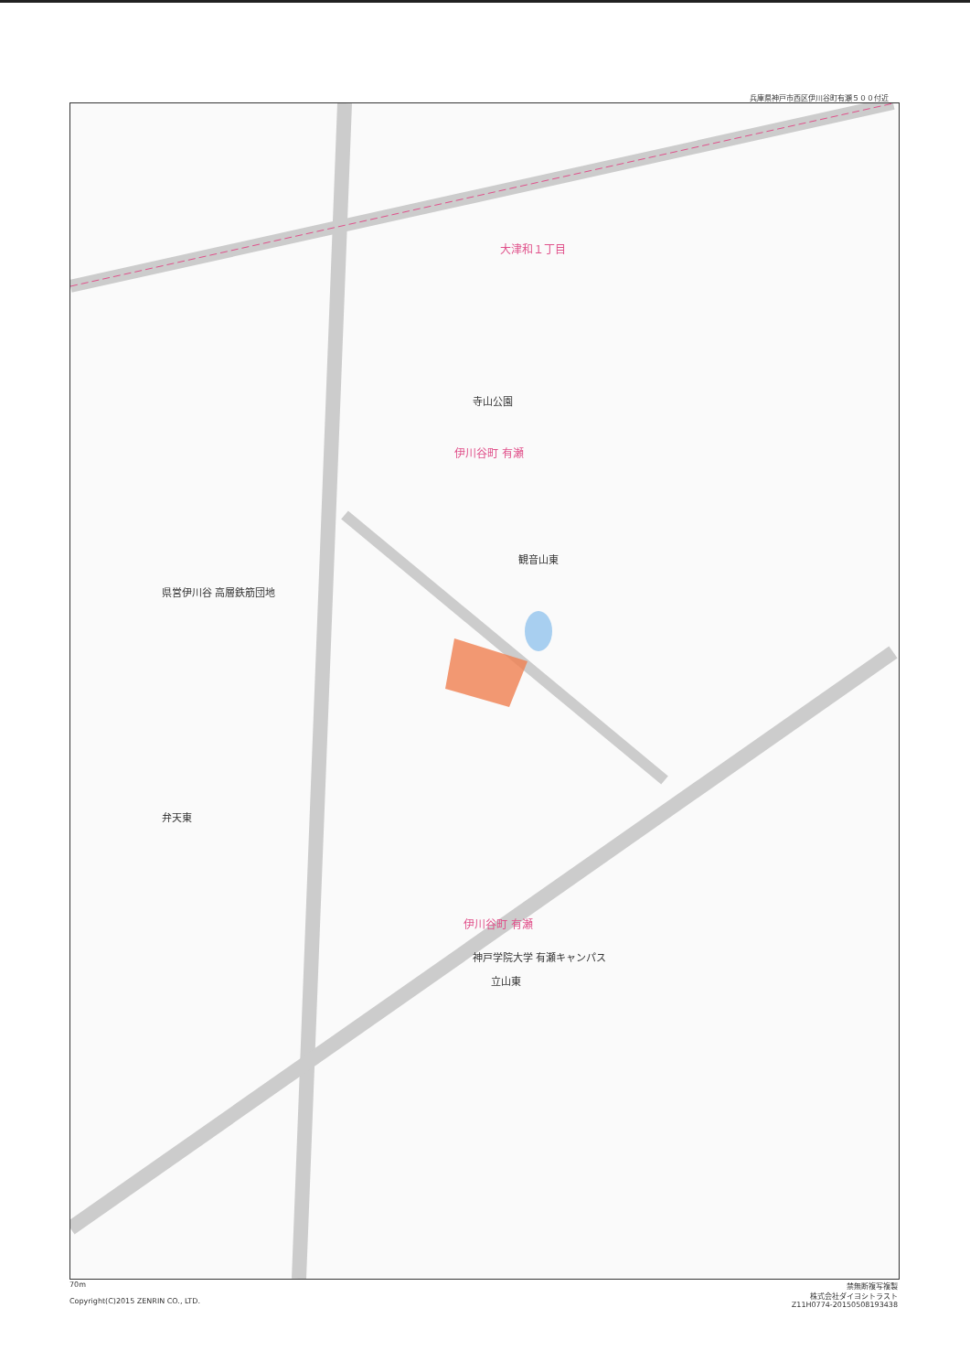兵庫県神戸市西区伊川谷町有瀬５００付近
大津和１丁目
寺山公園
伊川谷町 有瀬
観音山東
県営伊川谷 高層鉄筋団地
弁天東
伊川谷町 有瀬
神戸学院大学 有瀬キャンパス
立山東
70m
Copyright(C)2015 ZENRIN CO., LTD.
禁無断複写複製
株式会社ダイヨシトラスト
Z11H0774-20150508193438